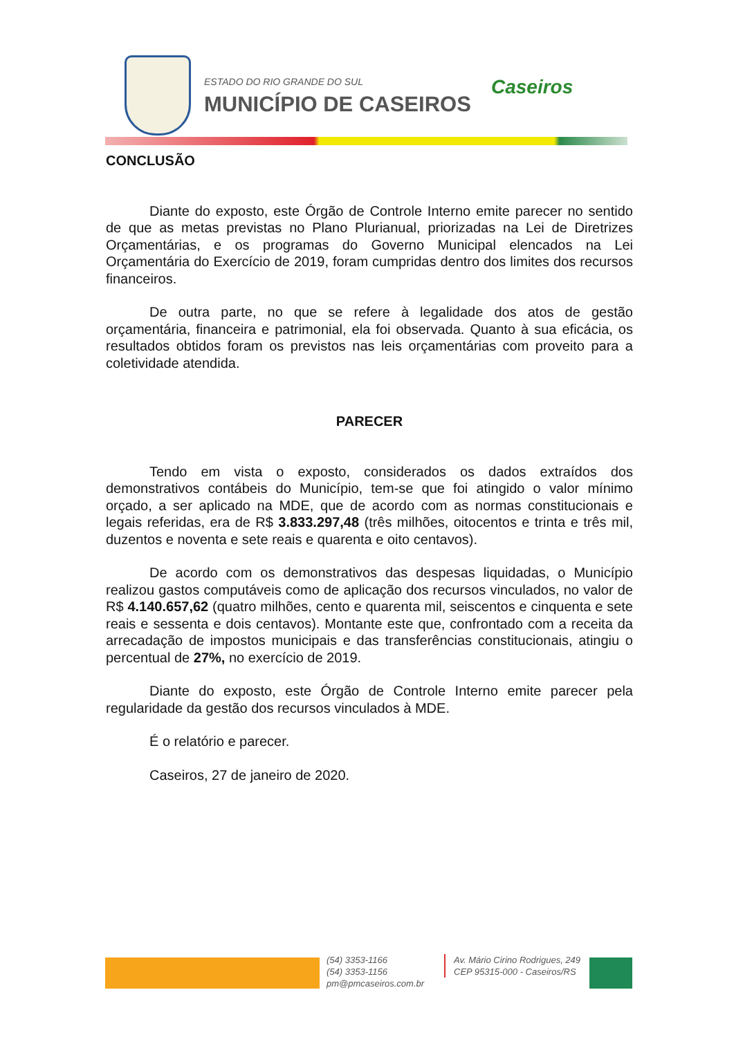ESTADO DO RIO GRANDE DO SUL
MUNICÍPIO DE CASEIROS
Caseiros
CONCLUSÃO
Diante do exposto, este Órgão de Controle Interno emite parecer no sentido de que as metas previstas no Plano Plurianual, priorizadas na Lei de Diretrizes Orçamentárias, e os programas do Governo Municipal elencados na Lei Orçamentária do Exercício de 2019, foram cumpridas dentro dos limites dos recursos financeiros.
De outra parte, no que se refere à legalidade dos atos de gestão orçamentária, financeira e patrimonial, ela foi observada. Quanto à sua eficácia, os resultados obtidos foram os previstos nas leis orçamentárias com proveito para a coletividade atendida.
PARECER
Tendo em vista o exposto, considerados os dados extraídos dos demonstrativos contábeis do Município, tem-se que foi atingido o valor mínimo orçado, a ser aplicado na MDE, que de acordo com as normas constitucionais e legais referidas, era de R$ 3.833.297,48 (três milhões, oitocentos e trinta e três mil, duzentos e noventa e sete reais e quarenta e oito centavos).
De acordo com os demonstrativos das despesas liquidadas, o Município realizou gastos computáveis como de aplicação dos recursos vinculados, no valor de R$ 4.140.657,62 (quatro milhões, cento e quarenta mil, seiscentos e cinquenta e sete reais e sessenta e dois centavos). Montante este que, confrontado com a receita da arrecadação de impostos municipais e das transferências constitucionais, atingiu o percentual de 27%, no exercício de 2019.
Diante do exposto, este Órgão de Controle Interno emite parecer pela regularidade da gestão dos recursos vinculados à MDE.
É o relatório e parecer.
Caseiros, 27 de janeiro de 2020.
(54) 3353-1166
(54) 3353-1156
pm@pmcaseiros.com.br
Av. Mário Cirino Rodrigues, 249
CEP 95315-000 - Caseiros/RS